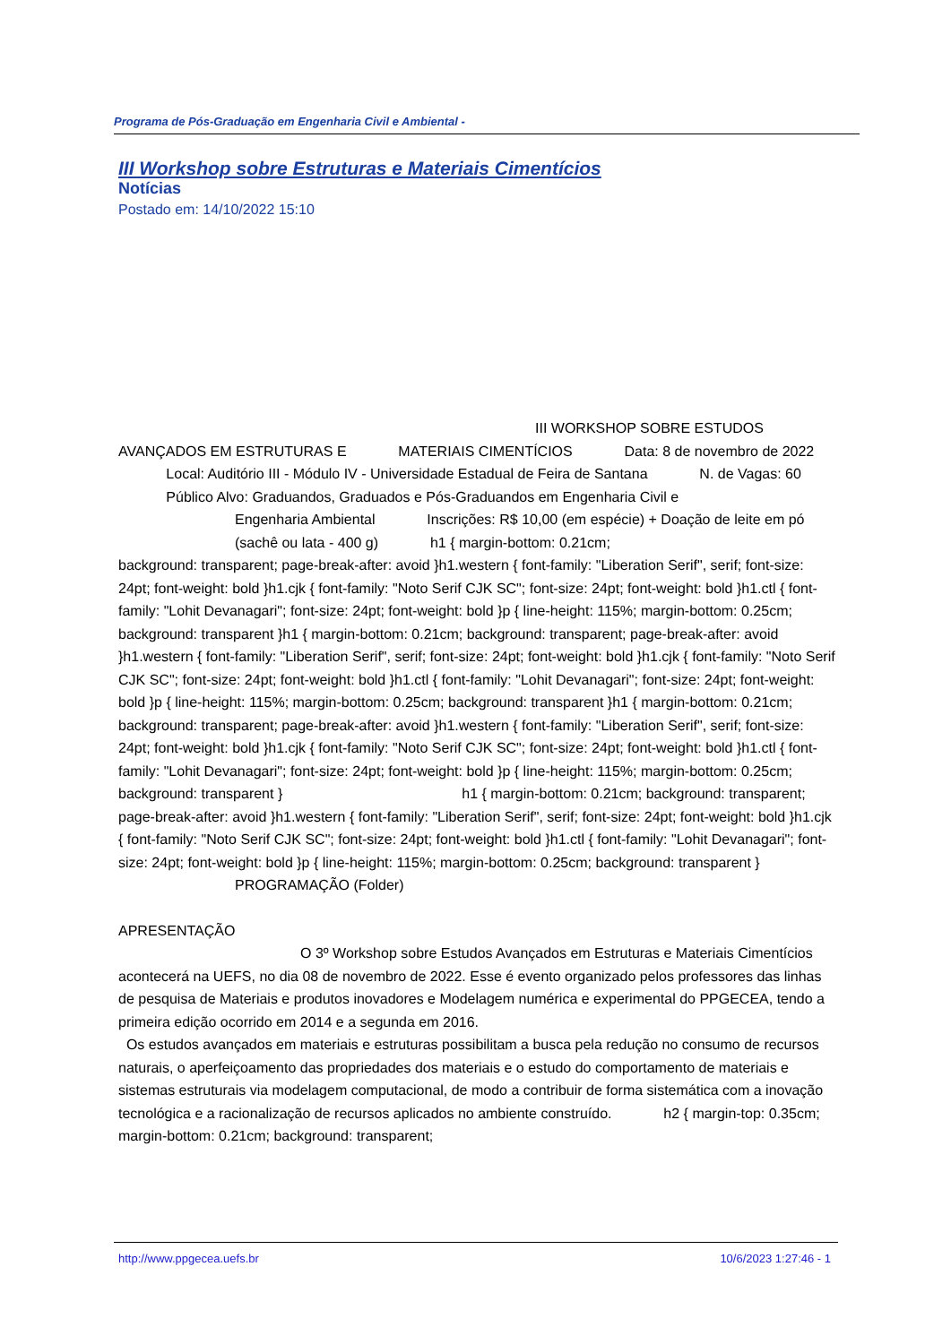Programa de Pós-Graduação em Engenharia Civil e Ambiental -
III Workshop sobre Estruturas e Materiais Cimentícios
Notícias
Postado em: 14/10/2022 15:10
III WORKSHOP SOBRE ESTUDOS AVANÇADOS EM ESTRUTURAS E MATERIAIS CIMENTÍCIOS Data: 8 de novembro de 2022 Local: Auditório III - Módulo IV - Universidade Estadual de Feira de Santana N. de Vagas: 60 Público Alvo: Graduandos, Graduados e Pós-Graduandos em Engenharia Civil e
Engenharia Ambiental Inscrições: R$ 10,00 (em espécie) + Doação de leite em pó (sachê ou lata - 400 g) h1 { margin-bottom: 0.21cm;
background: transparent; page-break-after: avoid }h1.western { font-family: "Liberation Serif", serif; font-size: 24pt; font-weight: bold }h1.cjk { font-family: "Noto Serif CJK SC"; font-size: 24pt; font-weight: bold }h1.ctl { font-family: "Lohit Devanagari"; font-size: 24pt; font-weight: bold }p { line-height: 115%; margin-bottom: 0.25cm; background: transparent }h1 { margin-bottom: 0.21cm; background: transparent; page-break-after: avoid }h1.western { font-family: "Liberation Serif", serif; font-size: 24pt; font-weight: bold }h1.cjk { font-family: "Noto Serif CJK SC"; font-size: 24pt; font-weight: bold }h1.ctl { font-family: "Lohit Devanagari"; font-size: 24pt; font-weight: bold }p { line-height: 115%; margin-bottom: 0.25cm; background: transparent }h1 { margin-bottom: 0.21cm; background: transparent; page-break-after: avoid }h1.western { font-family: "Liberation Serif", serif; font-size: 24pt; font-weight: bold }h1.cjk { font-family: "Noto Serif CJK SC"; font-size: 24pt; font-weight: bold }h1.ctl { font-family: "Lohit Devanagari"; font-size: 24pt; font-weight: bold }p { line-height: 115%; margin-bottom: 0.25cm; background: transparent } h1 { margin-bottom: 0.21cm; background: transparent; page-break-after: avoid }h1.western { font-family: "Liberation Serif", serif; font-size: 24pt; font-weight: bold }h1.cjk { font-family: "Noto Serif CJK SC"; font-size: 24pt; font-weight: bold }h1.ctl { font-family: "Lohit Devanagari"; font-size: 24pt; font-weight: bold }p { line-height: 115%; margin-bottom: 0.25cm; background: transparent }
PROGRAMAÇÃO (Folder)
APRESENTAÇÃO
O 3º Workshop sobre Estudos Avançados em Estruturas e Materiais Cimentícios acontecerá na UEFS, no dia 08 de novembro de 2022. Esse é evento organizado pelos professores das linhas de pesquisa de Materiais e produtos inovadores e Modelagem numérica e experimental do PPGECEA, tendo a primeira edição ocorrido em 2014 e a segunda em 2016.
Os estudos avançados em materiais e estruturas possibilitam a busca pela redução no consumo de recursos naturais, o aperfeiçoamento das propriedades dos materiais e o estudo do comportamento de materiais e sistemas estruturais via modelagem computacional, de modo a contribuir de forma sistemática com a inovação tecnológica e a racionalização de recursos aplicados no ambiente construído. h2 { margin-top: 0.35cm; margin-bottom: 0.21cm; background: transparent;
http://www.ppgecea.uefs.br 10/6/2023 1:27:46 - 1